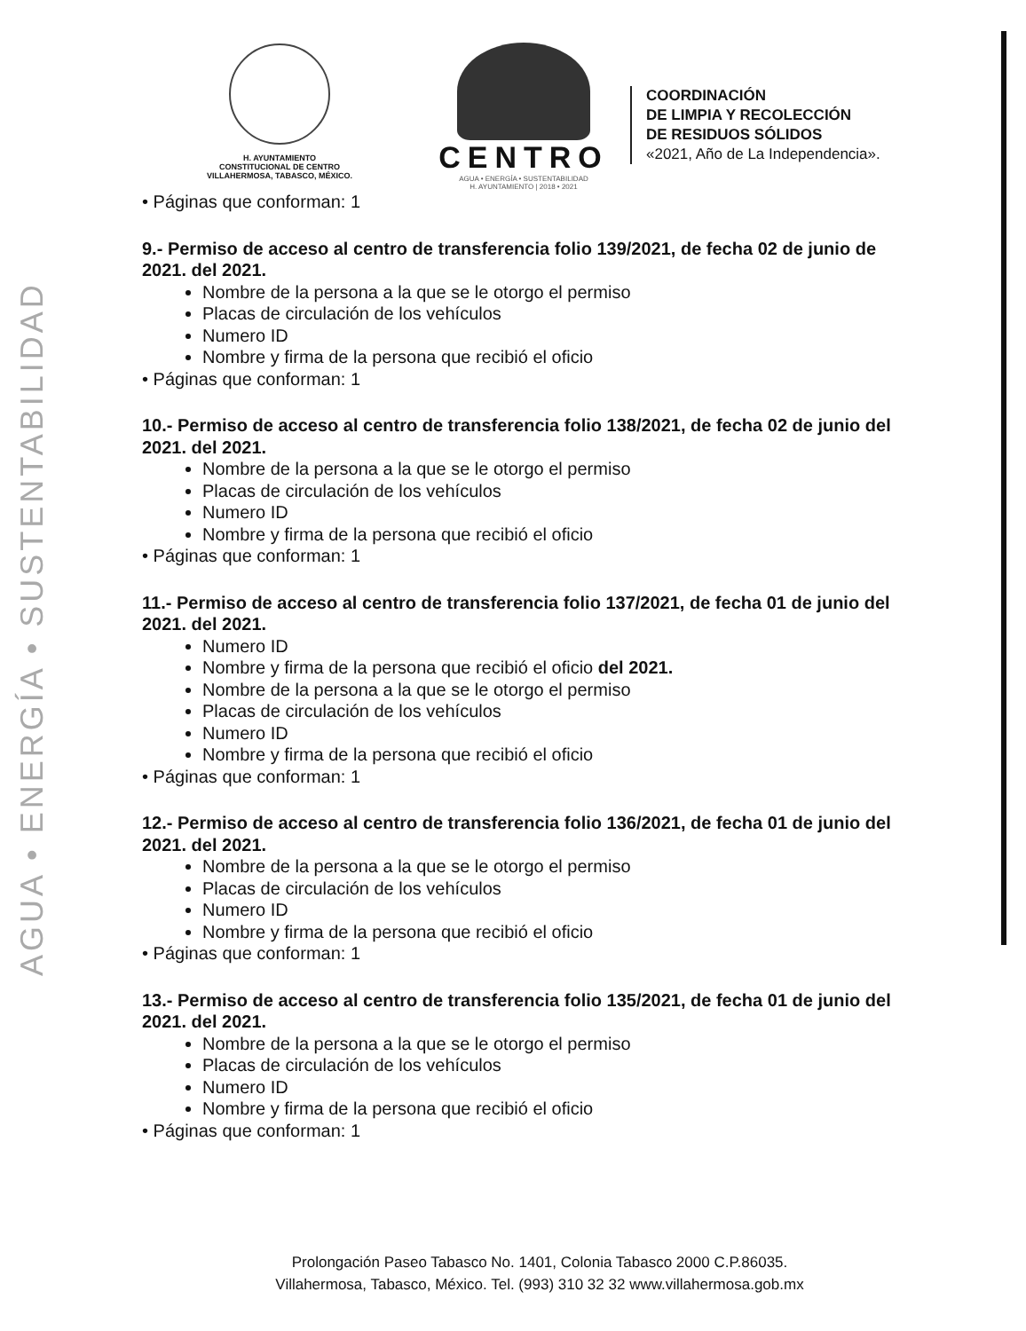AGUA • ENERGÍA • SUSTENTABILIDAD
H. AYUNTAMIENTO
CONSTITUCIONAL DE CENTRO
VILLAHERMOSA, TABASCO, MÉXICO.
CENTRO
AGUA • ENERGÍA • SUSTENTABILIDAD
H. AYUNTAMIENTO | 2018 • 2021
COORDINACIÓN
DE LIMPIA Y RECOLECCIÓN
DE RESIDUOS SÓLIDOS
«2021, Año de La Independencia».
• Páginas que conforman: 1
9.- Permiso de acceso al centro de transferencia folio 139/2021, de fecha 02 de junio de 2021. del 2021.
Nombre de la persona a la que se le otorgo el permiso
Placas de circulación de los vehículos
Numero ID
Nombre y firma de la persona que recibió el oficio
• Páginas que conforman: 1
10.- Permiso de acceso al centro de transferencia folio 138/2021, de fecha 02 de junio del 2021. del 2021.
Nombre de la persona a la que se le otorgo el permiso
Placas de circulación de los vehículos
Numero ID
Nombre y firma de la persona que recibió el oficio
• Páginas que conforman: 1
11.- Permiso de acceso al centro de transferencia folio 137/2021, de fecha 01 de junio del 2021. del 2021.
Numero ID
Nombre y firma de la persona que recibió el oficio del 2021.
Nombre de la persona a la que se le otorgo el permiso
Placas de circulación de los vehículos
Numero ID
Nombre y firma de la persona que recibió el oficio
• Páginas que conforman: 1
12.- Permiso de acceso al centro de transferencia folio 136/2021, de fecha 01 de junio del 2021. del 2021.
Nombre de la persona a la que se le otorgo el permiso
Placas de circulación de los vehículos
Numero ID
Nombre y firma de la persona que recibió el oficio
• Páginas que conforman: 1
13.- Permiso de acceso al centro de transferencia folio 135/2021, de fecha 01 de junio del 2021. del 2021.
Nombre de la persona a la que se le otorgo el permiso
Placas de circulación de los vehículos
Numero ID
Nombre y firma de la persona que recibió el oficio
• Páginas que conforman: 1
Prolongación Paseo Tabasco No. 1401, Colonia Tabasco 2000 C.P.86035.
Villahermosa, Tabasco, México. Tel. (993) 310 32 32 www.villahermosa.gob.mx